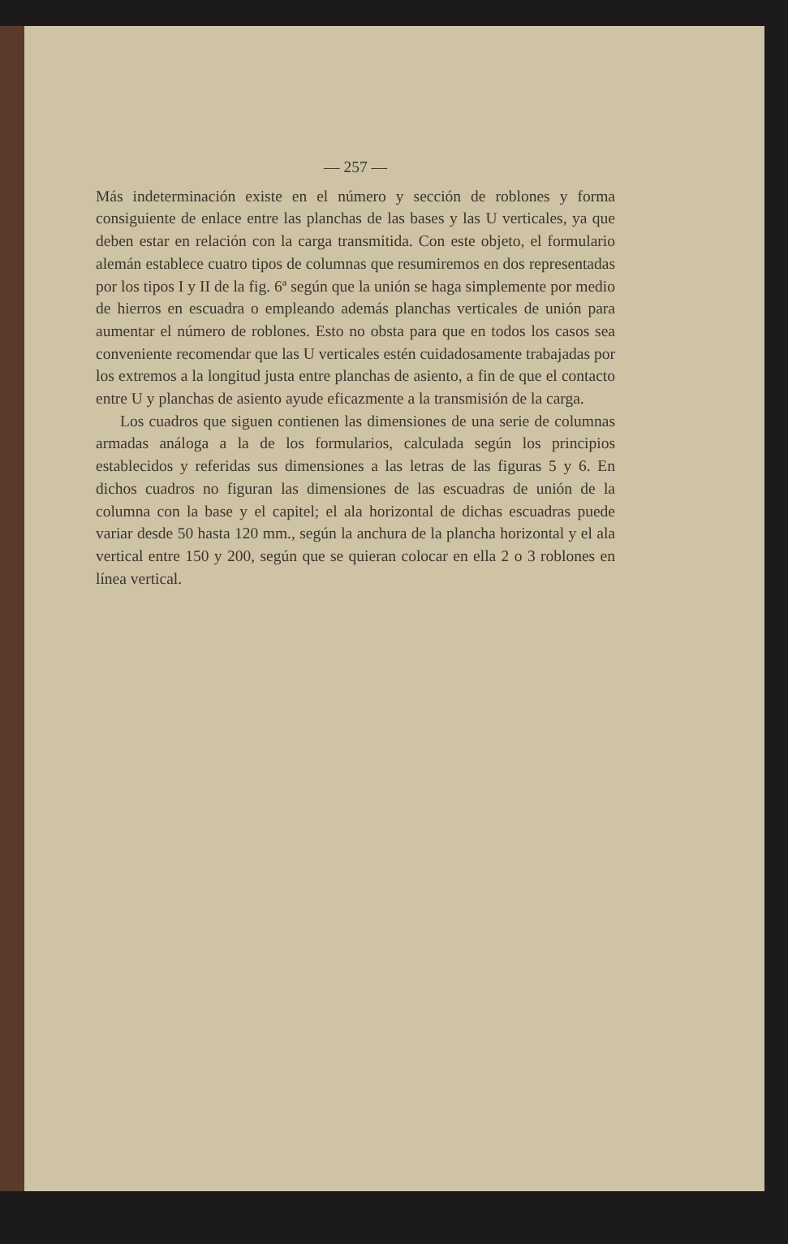— 257 —
Más indeterminación existe en el número y sección de roblones y forma consiguiente de enlace entre las planchas de las bases y las U verticales, ya que deben estar en relación con la carga transmitida. Con este objeto, el formulario alemán establece cuatro tipos de columnas que resumiremos en dos representadas por los tipos I y II de la fig. 6ª según que la unión se haga simplemente por medio de hierros en escuadra o empleando además planchas verticales de unión para aumentar el número de roblones. Esto no obsta para que en todos los casos sea conveniente recomendar que las U verticales estén cuidadosamente trabajadas por los extremos a la longitud justa entre planchas de asiento, a fin de que el contacto entre U y planchas de asiento ayude eficazmente a la transmisión de la carga.
Los cuadros que siguen contienen las dimensiones de una serie de columnas armadas análoga a la de los formularios, calculada según los principios establecidos y referidas sus dimensiones a las letras de las figuras 5 y 6. En dichos cuadros no figuran las dimensiones de las escuadras de unión de la columna con la base y el capitel; el ala horizontal de dichas escuadras puede variar desde 50 hasta 120 mm., según la anchura de la plancha horizontal y el ala vertical entre 150 y 200, según que se quieran colocar en ella 2 o 3 roblones en línea vertical.